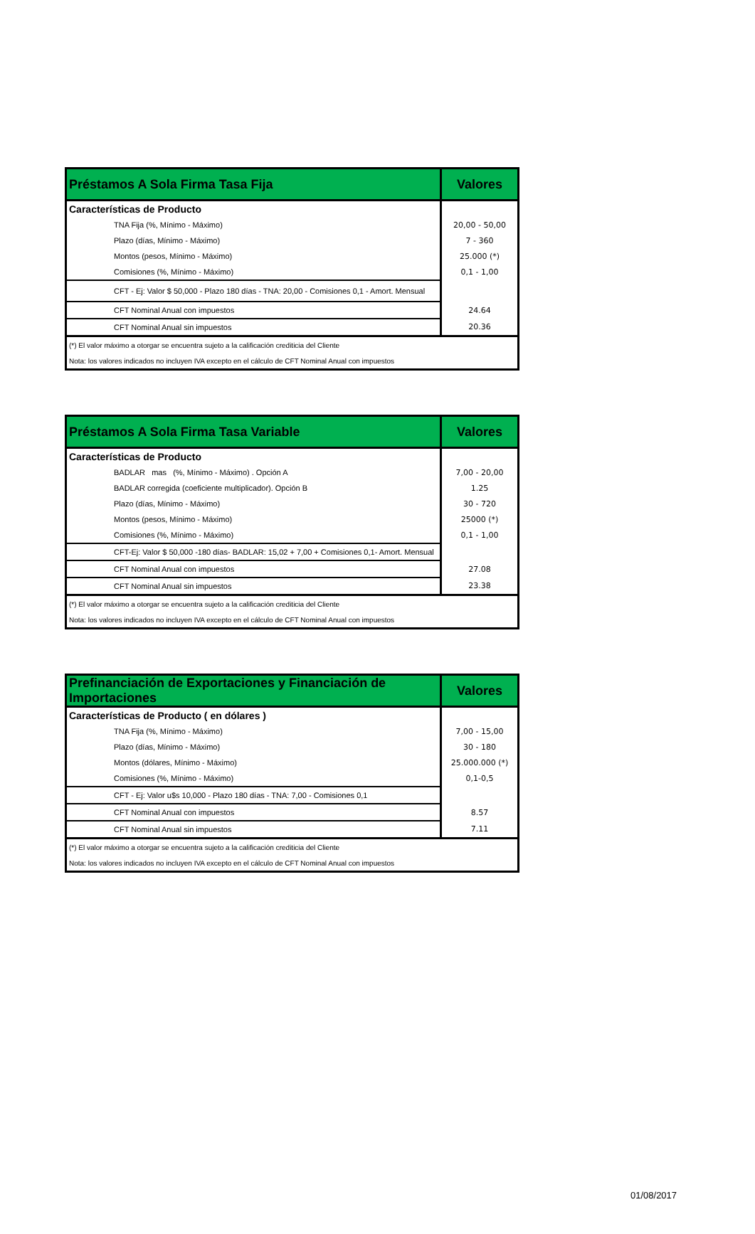| Préstamos A Sola Firma Tasa Fija | Valores |
| --- | --- |
| Características de Producto | |
| TNA Fija (%, Mínimo - Máximo) | 20,00 - 50,00 |
| Plazo (días, Mínimo - Máximo) | 7 - 360 |
| Montos (pesos, Mínimo - Máximo) | 25.000 (*) |
| Comisiones (%, Mínimo - Máximo) | 0,1 - 1,00 |
| CFT - Ej: Valor $ 50,000 - Plazo 180 días - TNA: 20,00 - Comisiones 0,1 - Amort. Mensual | |
| CFT Nominal Anual con impuestos | 24.64 |
| CFT Nominal Anual sin impuestos | 20.36 |
| (*) El valor máximo a otorgar se encuentra sujeto a la calificación crediticia del Cliente | |
| Nota: los valores indicados no incluyen IVA excepto en el cálculo de CFT Nominal Anual con impuestos | |
| Préstamos A Sola Firma Tasa Variable | Valores |
| --- | --- |
| Características de Producto | |
| BADLAR mas (%, Mínimo - Máximo) . Opción A | 7,00 - 20,00 |
| BADLAR corregida (coeficiente multiplicador). Opción B | 1.25 |
| Plazo (días, Mínimo - Máximo) | 30 - 720 |
| Montos (pesos, Mínimo - Máximo) | 25000 (*) |
| Comisiones (%, Mínimo - Máximo) | 0,1 - 1,00 |
| CFT-Ej: Valor $ 50,000 -180 días- BADLAR: 15,02 + 7,00 + Comisiones 0,1- Amort. Mensual | |
| CFT Nominal Anual con impuestos | 27.08 |
| CFT Nominal Anual sin impuestos | 23.38 |
| (*) El valor máximo a otorgar se encuentra sujeto a la calificación crediticia del Cliente | |
| Nota: los valores indicados no incluyen IVA excepto en el cálculo de CFT Nominal Anual con impuestos | |
| Prefinanciación de Exportaciones y Financiación de Importaciones | Valores |
| --- | --- |
| Características de Producto ( en dólares ) | |
| TNA Fija (%, Mínimo - Máximo) | 7,00 - 15,00 |
| Plazo (días, Mínimo - Máximo) | 30 - 180 |
| Montos (dólares, Mínimo - Máximo) | 25.000.000 (*) |
| Comisiones (%, Mínimo - Máximo) | 0,1-0,5 |
| CFT - Ej: Valor u$s 10,000 - Plazo 180 días - TNA: 7,00 - Comisiones 0,1 | |
| CFT Nominal Anual con impuestos | 8.57 |
| CFT Nominal Anual sin impuestos | 7.11 |
| (*) El valor máximo a otorgar se encuentra sujeto a la calificación crediticia del Cliente | |
| Nota: los valores indicados no incluyen IVA excepto en el cálculo de CFT Nominal Anual con impuestos | |
01/08/2017